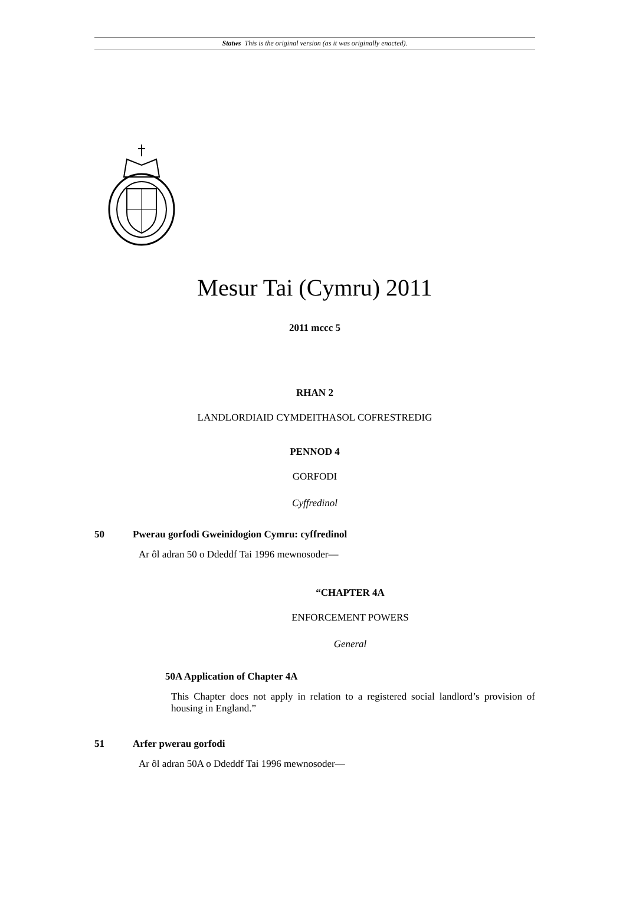Statws This is the original version (as it was originally enacted).
Mesur Tai (Cymru) 2011
2011 mccc 5
RHAN 2
LANDLORDIAID CYMDEITHASOL COFRESTREDIG
PENNOD 4
GORFODI
Cyffredinol
50 Pwerau gorfodi Gweinidogion Cymru: cyffredinol
Ar ôl adran 50 o Ddeddf Tai 1996 mewnosoder—
“CHAPTER 4A
ENFORCEMENT POWERS
General
50A Application of Chapter 4A
This Chapter does not apply in relation to a registered social landlord’s provision of housing in England.”
51 Arfer pwerau gorfodi
Ar ôl adran 50A o Ddeddf Tai 1996 mewnosoder—